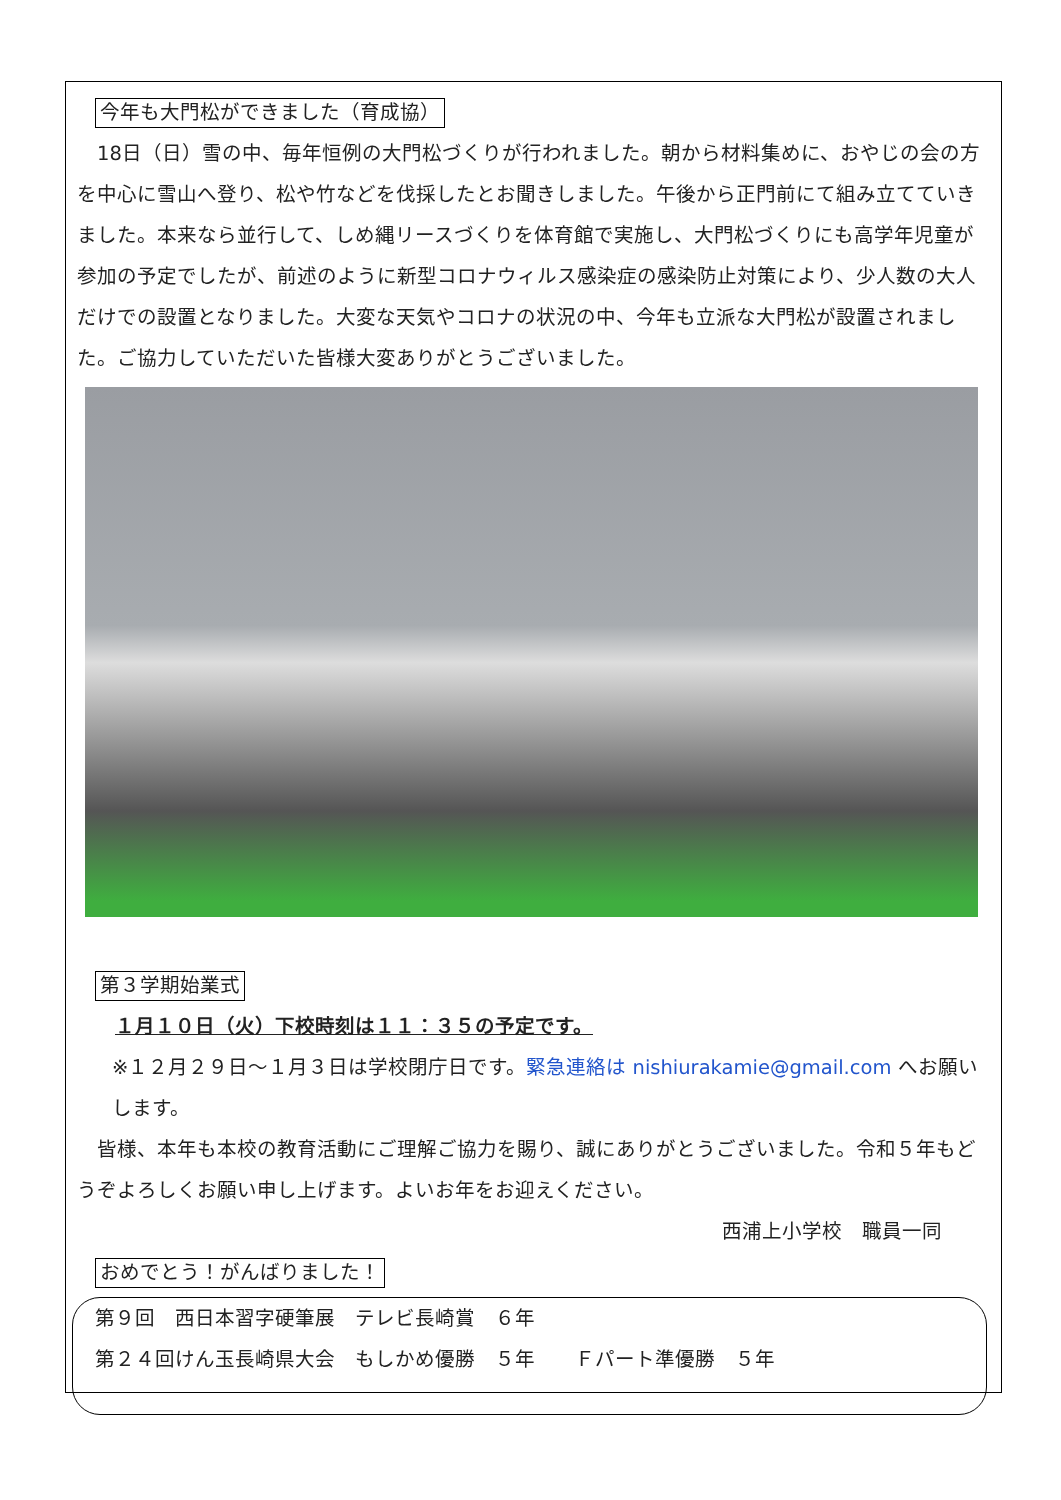今年も大門松ができました（育成協）
　18日（日）雪の中、毎年恒例の大門松づくりが行われました。朝から材料集めに、おやじの会の方を中心に雪山へ登り、松や竹などを伐採したとお聞きしました。午後から正門前にて組み立てていきました。本来なら並行して、しめ縄リースづくりを体育館で実施し、大門松づくりにも高学年児童が参加の予定でしたが、前述のように新型コロナウィルス感染症の感染防止対策により、少人数の大人だけでの設置となりました。大変な天気やコロナの状況の中、今年も立派な大門松が設置されました。ご協力していただいた皆様大変ありがとうございました。
第３学期始業式
１月１０日（火）下校時刻は１１：３５の予定です。
※１２月２９日～１月３日は学校閉庁日です。緊急連絡は nishiurakamie@gmail.com へお願いします。
　皆様、本年も本校の教育活動にご理解ご協力を賜り、誠にありがとうございました。令和５年もどうぞよろしくお願い申し上げます。よいお年をお迎えください。
西浦上小学校　職員一同
おめでとう！がんばりました！
第９回　西日本習字硬筆展　テレビ長崎賞　６年
第２４回けん玉長崎県大会　もしかめ優勝　５年　　Ｆパート準優勝　５年